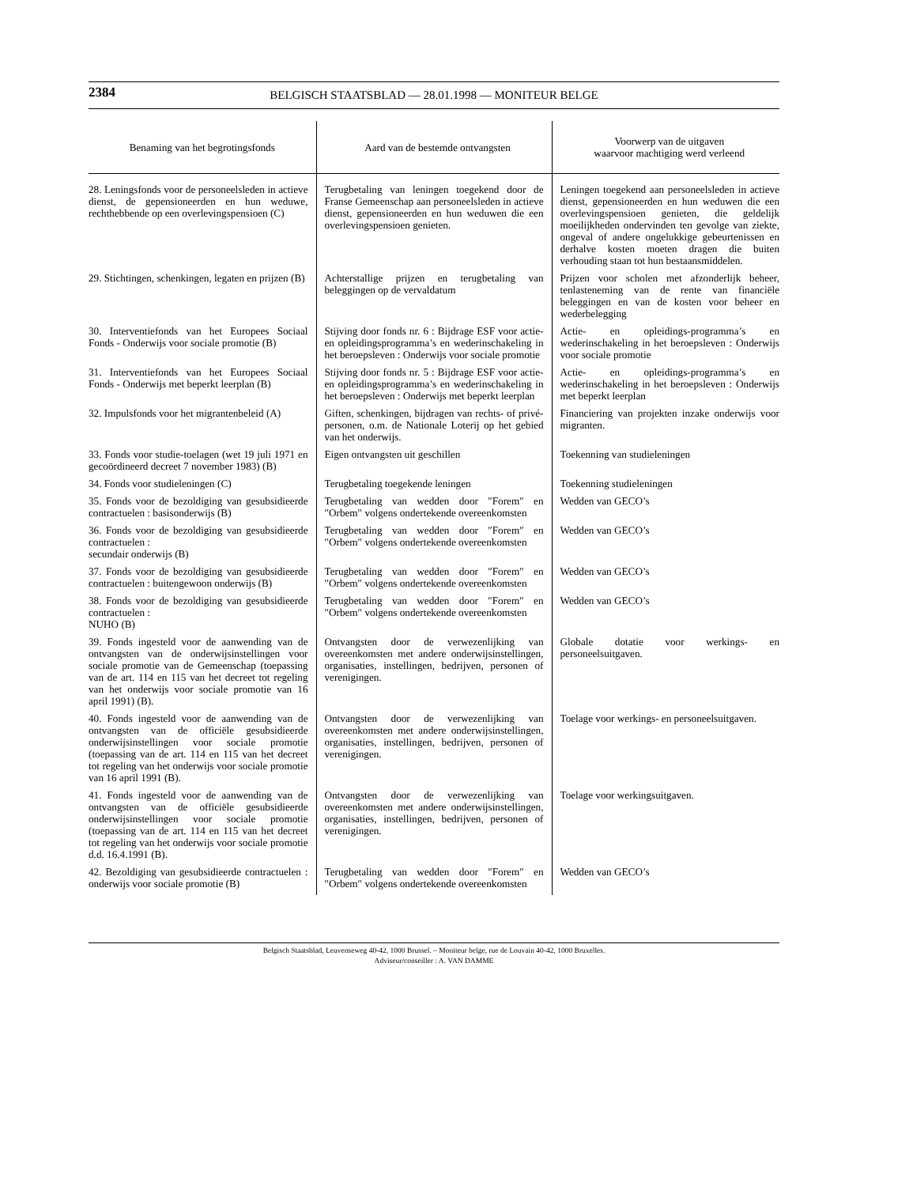2384 BELGISCH STAATSBLAD — 28.01.1998 — MONITEUR BELGE
| Benaming van het begrotingsfonds | Aard van de bestemde ontvangsten | Voorwerp van de uitgaven waarvoor machtiging werd verleend |
| --- | --- | --- |
| 28. Leningsfonds voor de personeelsleden in actieve dienst, de gepensioneerden en hun weduwe, rechthebbende op een overlevingspensioen (C) | Terugbetaling van leningen toegekend door de Franse Gemeenschap aan personeelsleden in actieve dienst, gepensioneerden en hun weduwen die een overlevingspensioen genieten. | Leningen toegekend aan personeelsleden in actieve dienst, gepensioneerden en hun weduwen die een overlevingspensioen genieten, die geldelijk moeilijkheden ondervinden ten gevolge van ziekte, ongeval of andere ongelukkige gebeurtenissen en derhalve kosten moeten dragen die buiten verhouding staan tot hun bestaansmiddelen. |
| 29. Stichtingen, schenkingen, legaten en prijzen (B) | Achterstallige prijzen en terugbetaling van beleggingen op de vervaldatum | Prijzen voor scholen met afzonderlijk beheer, tenlasteneming van de rente van financiële beleggingen en van de kosten voor beheer en wederbelegging |
| 30. Interventiefonds van het Europees Sociaal Fonds - Onderwijs voor sociale promotie (B) | Stijving door fonds nr. 6 : Bijdrage ESF voor actie- en opleidingsprogramma’s en wederinschakeling in het beroepsleven : Onderwijs voor sociale promotie | Actie- en opleidings-programma’s en wederinschakeling in het beroepsleven : Onderwijs voor sociale promotie |
| 31. Interventiefonds van het Europees Sociaal Fonds - Onderwijs met beperkt leerplan (B) | Stijving door fonds nr. 5 : Bijdrage ESF voor actie- en opleidingsprogramma’s en wederinschakeling in het beroepsleven : Onderwijs met beperkt leerplan | Actie- en opleidings-programma’s en wederinschakeling in het beroepsleven : Onderwijs met beperkt leerplan |
| 32. Impulsfonds voor het migrantenbeleid (A) | Giften, schenkingen, bijdragen van rechts- of privé-personen, o.m. de Nationale Loterij op het gebied van het onderwijs. | Financiering van projekten inzake onderwijs voor migranten. |
| 33. Fonds voor studie-toelagen (wet 19 juli 1971 en gecoördineerd decreet 7 november 1983) (B) | Eigen ontvangsten uit geschillen | Toekenning van studieleningen |
| 34. Fonds voor studieleningen (C) | Terugbetaling toegekende leningen | Toekenning studieleningen |
| 35. Fonds voor de bezoldiging van gesubsidieerde contractuelen : basisonderwijs (B) | Terugbetaling van wedden door ″Forem″ en ″Orbem″ volgens ondertekende overeenkomsten | Wedden van GECO’s |
| 36. Fonds voor de bezoldiging van gesubsidieerde contractuelen : secundair onderwijs (B) | Terugbetaling van wedden door ″Forem″ en ″Orbem″ volgens ondertekende overeenkomsten | Wedden van GECO’s |
| 37. Fonds voor de bezoldiging van gesubsidieerde contractuelen : buitengewoon onderwijs (B) | Terugbetaling van wedden door ″Forem″ en ″Orbem″ volgens ondertekende overeenkomsten | Wedden van GECO’s |
| 38. Fonds voor de bezoldiging van gesubsidieerde contractuelen : NUHO (B) | Terugbetaling van wedden door ″Forem″ en ″Orbem″ volgens ondertekende overeenkomsten | Wedden van GECO’s |
| 39. Fonds ingesteld voor de aanwending van de ontvangsten van de onderwijsinstellingen voor sociale promotie van de Gemeenschap (toepassing van de art. 114 en 115 van het decreet tot regeling van het onderwijs voor sociale promotie van 16 april 1991) (B). | Ontvangsten door de verwezenlijking van overeenkomsten met andere onderwijsinstellingen, organisaties, instellingen, bedrijven, personen of verenigingen. | Globale dotatie voor werkings- en personeelsuitgaven. |
| 40. Fonds ingesteld voor de aanwending van de ontvangsten van de officiële gesubsidieerde onderwijsinstellingen voor sociale promotie (toepassing van de art. 114 en 115 van het decreet tot regeling van het onderwijs voor sociale promotie van 16 april 1991 (B). | Ontvangsten door de verwezenlijking van overeenkomsten met andere onderwijsinstellingen, organisaties, instellingen, bedrijven, personen of verenigingen. | Toelage voor werkings- en personeelsuitgaven. |
| 41. Fonds ingesteld voor de aanwending van de ontvangsten van de officiële gesubsidieerde onderwijsinstellingen voor sociale promotie (toepassing van de art. 114 en 115 van het decreet tot regeling van het onderwijs voor sociale promotie d.d. 16.4.1991 (B). | Ontvangsten door de verwezenlijking van overeenkomsten met andere onderwijsinstellingen, organisaties, instellingen, bedrijven, personen of verenigingen. | Toelage voor werkingsuitgaven. |
| 42. Bezoldiging van gesubsidieerde contractuelen : onderwijs voor sociale promotie (B) | Terugbetaling van wedden door ″Forem″ en ″Orbem″ volgens ondertekende overeenkomsten | Wedden van GECO’s |
Belgisch Staatsblad, Leuvenseweg 40-42, 1000 Brussel. – Moniteur belge, rue de Louvain 40-42, 1000 Bruxelles.
Adviseur/conseiller : A. VAN DAMME